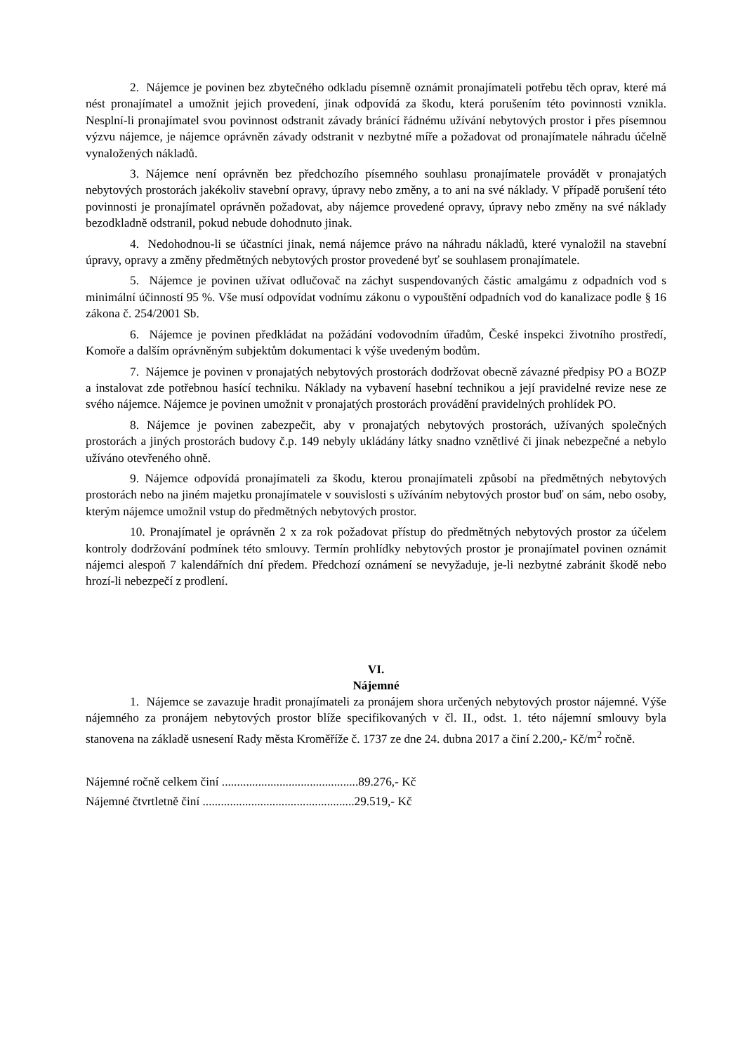2. Nájemce je povinen bez zbytečného odkladu písemně oznámit pronajímateli potřebu těch oprav, které má nést pronajímatel a umožnit jejich provedení, jinak odpovídá za škodu, která porušením této povinnosti vznikla. Nesplní-li pronajímatel svou povinnost odstranit závady bránící řádnému užívání nebytových prostor i přes písemnou výzvu nájemce, je nájemce oprávněn závady odstranit v nezbytné míře a požadovat od pronajímatele náhradu účelně vynaložených nákladů.
3. Nájemce není oprávněn bez předchozího písemného souhlasu pronajímatele provádět v pronajatých nebytových prostorách jakékoliv stavební opravy, úpravy nebo změny, a to ani na své náklady. V případě porušení této povinnosti je pronajímatel oprávněn požadovat, aby nájemce provedené opravy, úpravy nebo změny na své náklady bezodkladně odstranil, pokud nebude dohodnuto jinak.
4. Nedohodnou-li se účastníci jinak, nemá nájemce právo na náhradu nákladů, které vynaložil na stavební úpravy, opravy a změny předmětných nebytových prostor provedené byť se souhlasem pronajímatele.
5. Nájemce je povinen užívat odlučovač na záchyt suspendovaných částic amalgámu z odpadních vod s minimální účinností 95 %. Vše musí odpovídat vodnímu zákonu o vypouštění odpadních vod do kanalizace podle § 16 zákona č. 254/2001 Sb.
6. Nájemce je povinen předkládat na požádání vodovodním úřadům, České inspekci životního prostředí, Komoře a dalším oprávněným subjektům dokumentaci k výše uvedeným bodům.
7. Nájemce je povinen v pronajatých nebytových prostorách dodržovat obecně závazné předpisy PO a BOZP a instalovat zde potřebnou hasící techniku. Náklady na vybavení hasební technikou a její pravidelné revize nese ze svého nájemce. Nájemce je povinen umožnit v pronajatých prostorách provádění pravidelných prohlídek PO.
8. Nájemce je povinen zabezpečit, aby v pronajatých nebytových prostorách, užívaných společných prostorách a jiných prostorách budovy č.p. 149 nebyly ukládány látky snadno vznětlivé či jinak nebezpečné a nebylo užíváno otevřeného ohně.
9. Nájemce odpovídá pronajímateli za škodu, kterou pronajímateli způsobí na předmětných nebytových prostorách nebo na jiném majetku pronajímatele v souvislosti s užíváním nebytových prostor buď on sám, nebo osoby, kterým nájemce umožnil vstup do předmětných nebytových prostor.
10. Pronajímatel je oprávněn 2 x za rok požadovat přístup do předmětných nebytových prostor za účelem kontroly dodržování podmínek této smlouvy. Termín prohlídky nebytových prostor je pronajímatel povinen oznámit nájemci alespoň 7 kalendářních dní předem. Předchozí oznámení se nevyžaduje, je-li nezbytné zabránit škodě nebo hrozí-li nebezpečí z prodlení.
VI.
Nájemné
1. Nájemce se zavazuje hradit pronajímateli za pronájem shora určených nebytových prostor nájemné. Výše nájemného za pronájem nebytových prostor blíže specifikovaných v čl. II., odst. 1. této nájemní smlouvy byla stanovena na základě usnesení Rady města Kroměříže č. 1737 ze dne 24. dubna 2017 a činí 2.200,- Kč/m<sup>2</sup> ročně.
Nájemné ročně celkem činí .............................................89.276,- Kč
Nájemné čtvrtletně činí ..................................................29.519,- Kč